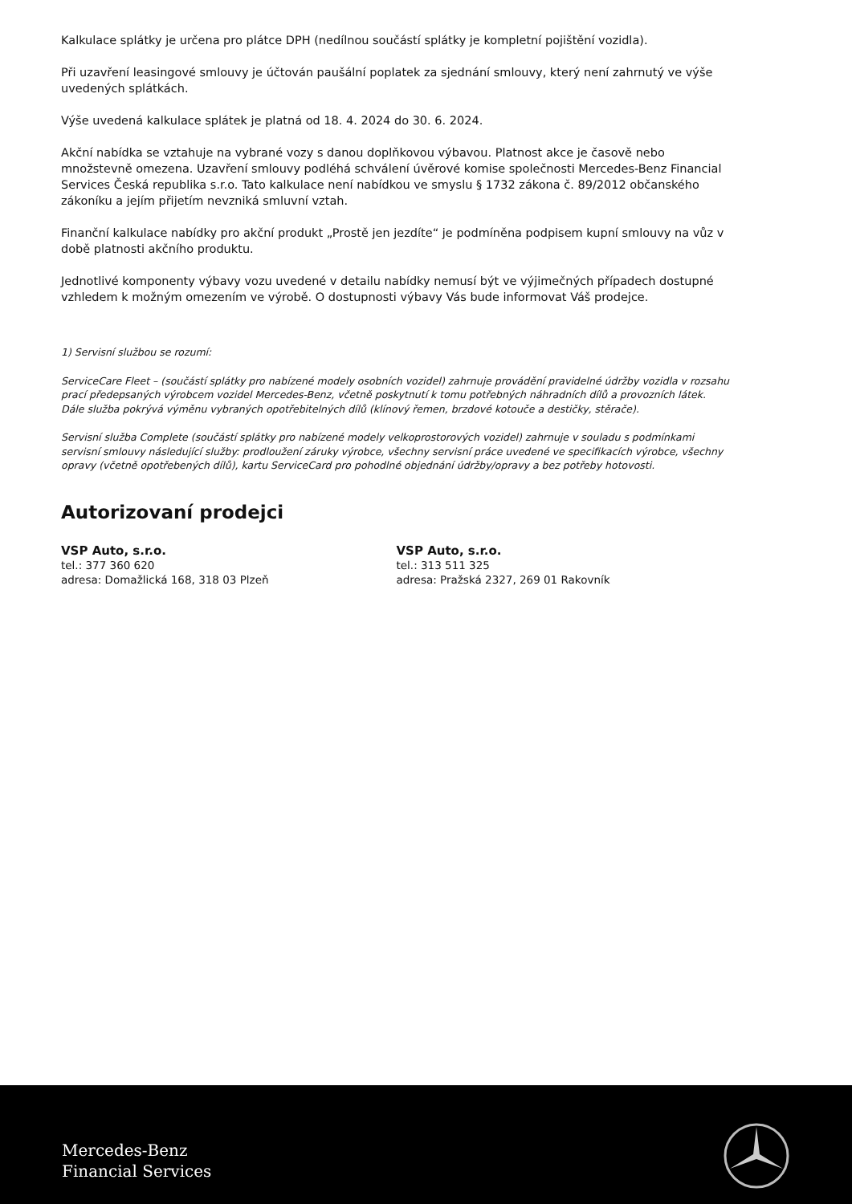Kalkulace splátky je určena pro plátce DPH (nedílnou součástí splátky je kompletní pojištění vozidla).
Při uzavření leasingové smlouvy je účtován paušální poplatek za sjednání smlouvy, který není zahrnutý ve výše uvedených splátkách.
Výše uvedená kalkulace splátek je platná od 18. 4. 2024 do 30. 6. 2024.
Akční nabídka se vztahuje na vybrané vozy s danou doplňkovou výbavou. Platnost akce je časově nebo množstevně omezena. Uzavření smlouvy podléhá schválení úvěrové komise společnosti Mercedes-Benz Financial Services Česká republika s.r.o. Tato kalkulace není nabídkou ve smyslu § 1732 zákona č. 89/2012 občanského zákoníku a jejím přijetím nevzniká smluvní vztah.
Finanční kalkulace nabídky pro akční produkt „Prostě jen jezdíte“ je podmíněna podpisem kupní smlouvy na vůz v době platnosti akčního produktu.
Jednotlivé komponenty výbavy vozu uvedené v detailu nabídky nemusí být ve výjimečných případech dostupné vzhledem k možným omezením ve výrobě. O dostupnosti výbavy Vás bude informovat Váš prodejce.
1) Servisní službou se rozumí:
ServiceCare Fleet – (součástí splátky pro nabízené modely osobních vozidel) zahrnuje provádění pravidelné údržby vozidla v rozsahu prací předepsaných výrobcem vozidel Mercedes-Benz, včetně poskytnutí k tomu potřebných náhradních dílů a provozních látek. Dále služba pokrývá výměnu vybraných opotřebitelných dílů (klínový řemen, brzdové kotouče a destičky, stěrače).
Servisní služba Complete (součástí splátky pro nabízené modely velkoprostorových vozidel) zahrnuje v souladu s podmínkami servisní smlouvy následující služby: prodloužení záruky výrobce, všechny servisní práce uvedené ve specifikacích výrobce, všechny opravy (včetně opotřebených dílů), kartu ServiceCard pro pohodlné objednání údržby/opravy a bez potřeby hotovosti.
Autorizovaní prodejci
VSP Auto, s.r.o.
tel.: 377 360 620
adresa: Domažlická 168, 318 03 Plzeň
VSP Auto, s.r.o.
tel.: 313 511 325
adresa: Pražská 2327, 269 01 Rakovník
Mercedes-Benz
Financial Services